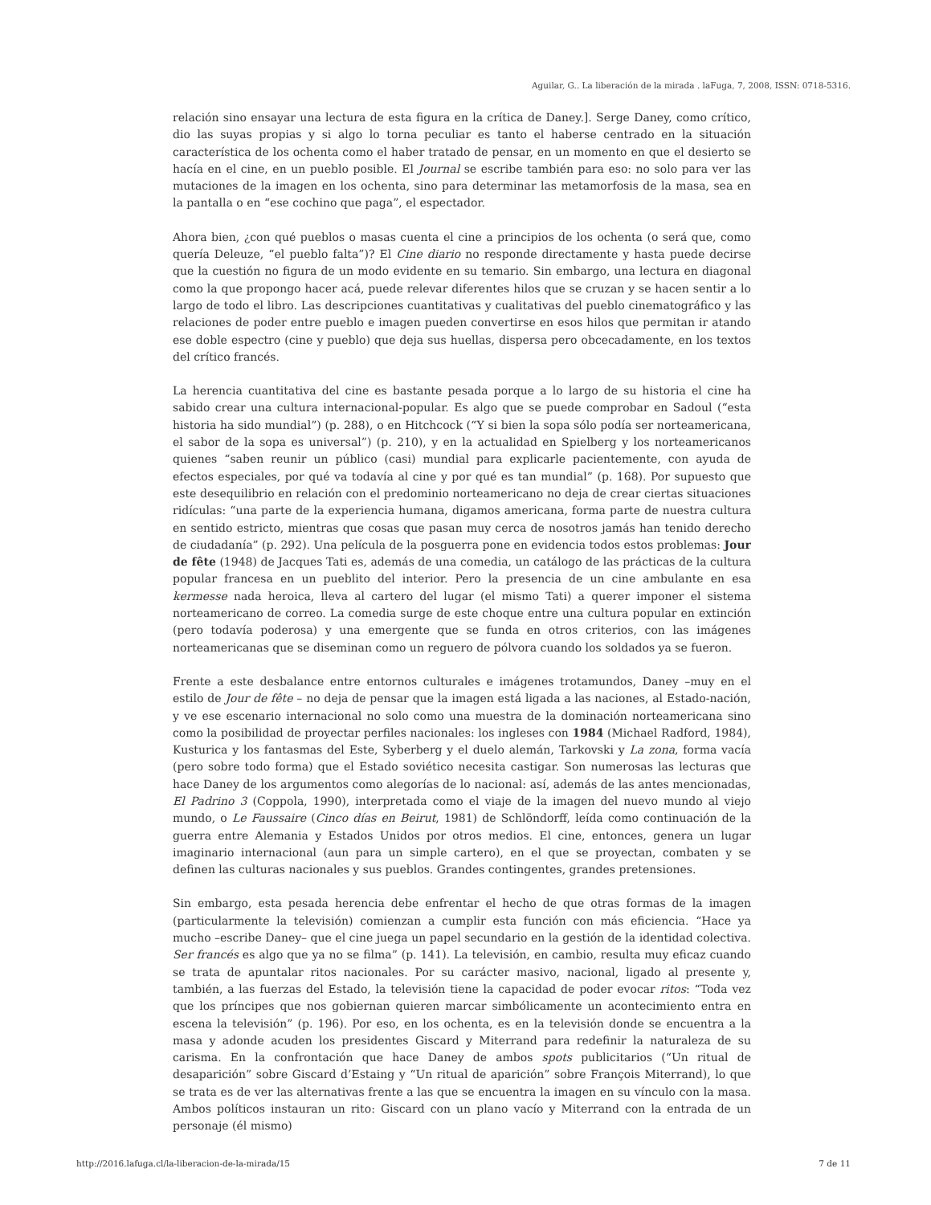Aguilar, G.. La liberación de la mirada . laFuga, 7, 2008, ISSN: 0718-5316.
relación sino ensayar una lectura de esta figura en la crítica de Daney.]. Serge Daney, como crítico, dio las suyas propias y si algo lo torna peculiar es tanto el haberse centrado en la situación característica de los ochenta como el haber tratado de pensar, en un momento en que el desierto se hacía en el cine, en un pueblo posible. El Journal se escribe también para eso: no solo para ver las mutaciones de la imagen en los ochenta, sino para determinar las metamorfosis de la masa, sea en la pantalla o en “ese cochino que paga”, el espectador.
Ahora bien, ¿con qué pueblos o masas cuenta el cine a principios de los ochenta (o será que, como quería Deleuze, “el pueblo falta”)? El Cine diario no responde directamente y hasta puede decirse que la cuestión no figura de un modo evidente en su temario. Sin embargo, una lectura en diagonal como la que propongo hacer acá, puede relevar diferentes hilos que se cruzan y se hacen sentir a lo largo de todo el libro. Las descripciones cuantitativas y cualitativas del pueblo cinematográfico y las relaciones de poder entre pueblo e imagen pueden convertirse en esos hilos que permitan ir atando ese doble espectro (cine y pueblo) que deja sus huellas, dispersa pero obcecadamente, en los textos del crítico francés.
La herencia cuantitativa del cine es bastante pesada porque a lo largo de su historia el cine ha sabido crear una cultura internacional-popular. Es algo que se puede comprobar en Sadoul (“esta historia ha sido mundial”) (p. 288), o en Hitchcock (“Y si bien la sopa sólo podía ser norteamericana, el sabor de la sopa es universal”) (p. 210), y en la actualidad en Spielberg y los norteamericanos quienes “saben reunir un público (casi) mundial para explicarle pacientemente, con ayuda de efectos especiales, por qué va todavía al cine y por qué es tan mundial” (p. 168). Por supuesto que este desequilibrio en relación con el predominio norteamericano no deja de crear ciertas situaciones ridículas: “una parte de la experiencia humana, digamos americana, forma parte de nuestra cultura en sentido estricto, mientras que cosas que pasan muy cerca de nosotros jamás han tenido derecho de ciudadanía” (p. 292). Una película de la posguerra pone en evidencia todos estos problemas: Jour de fête (1948) de Jacques Tati es, además de una comedia, un catálogo de las prácticas de la cultura popular francesa en un pueblito del interior. Pero la presencia de un cine ambulante en esa kermesse nada heroica, lleva al cartero del lugar (el mismo Tati) a querer imponer el sistema norteamericano de correo. La comedia surge de este choque entre una cultura popular en extinción (pero todavía poderosa) y una emergente que se funda en otros criterios, con las imágenes norteamericanas que se diseminan como un reguero de pólvora cuando los soldados ya se fueron.
Frente a este desbalance entre entornos culturales e imágenes trotamundos, Daney –muy en el estilo de Jour de fête – no deja de pensar que la imagen está ligada a las naciones, al Estado-nación, y ve ese escenario internacional no solo como una muestra de la dominación norteamericana sino como la posibilidad de proyectar perfiles nacionales: los ingleses con 1984 (Michael Radford, 1984), Kusturica y los fantasmas del Este, Syberberg y el duelo alemán, Tarkovski y La zona, forma vacía (pero sobre todo forma) que el Estado soviético necesita castigar. Son numerosas las lecturas que hace Daney de los argumentos como alegorías de lo nacional: así, además de las antes mencionadas, El Padrino 3 (Coppola, 1990), interpretada como el viaje de la imagen del nuevo mundo al viejo mundo, o Le Faussaire (Cinco días en Beirut, 1981) de Schlöndorff, leída como continuación de la guerra entre Alemania y Estados Unidos por otros medios. El cine, entonces, genera un lugar imaginario internacional (aun para un simple cartero), en el que se proyectan, combaten y se definen las culturas nacionales y sus pueblos. Grandes contingentes, grandes pretensiones.
Sin embargo, esta pesada herencia debe enfrentar el hecho de que otras formas de la imagen (particularmente la televisión) comienzan a cumplir esta función con más eficiencia. “Hace ya mucho –escribe Daney– que el cine juega un papel secundario en la gestión de la identidad colectiva. Ser francés es algo que ya no se filma” (p. 141). La televisión, en cambio, resulta muy eficaz cuando se trata de apuntalar ritos nacionales. Por su carácter masivo, nacional, ligado al presente y, también, a las fuerzas del Estado, la televisión tiene la capacidad de poder evocar ritos: “Toda vez que los príncipes que nos gobiernan quieren marcar simbólicamente un acontecimiento entra en escena la televisión” (p. 196). Por eso, en los ochenta, es en la televisión donde se encuentra a la masa y adonde acuden los presidentes Giscard y Miterrand para redefinir la naturaleza de su carisma. En la confrontación que hace Daney de ambos spots publicitarios (“Un ritual de desaparición” sobre Giscard d’Estaing y “Un ritual de aparición” sobre François Miterrand), lo que se trata es de ver las alternativas frente a las que se encuentra la imagen en su vínculo con la masa. Ambos políticos instauran un rito: Giscard con un plano vacío y Miterrand con la entrada de un personaje (él mismo)
http://2016.lafuga.cl/la-liberacion-de-la-mirada/15
7 de 11